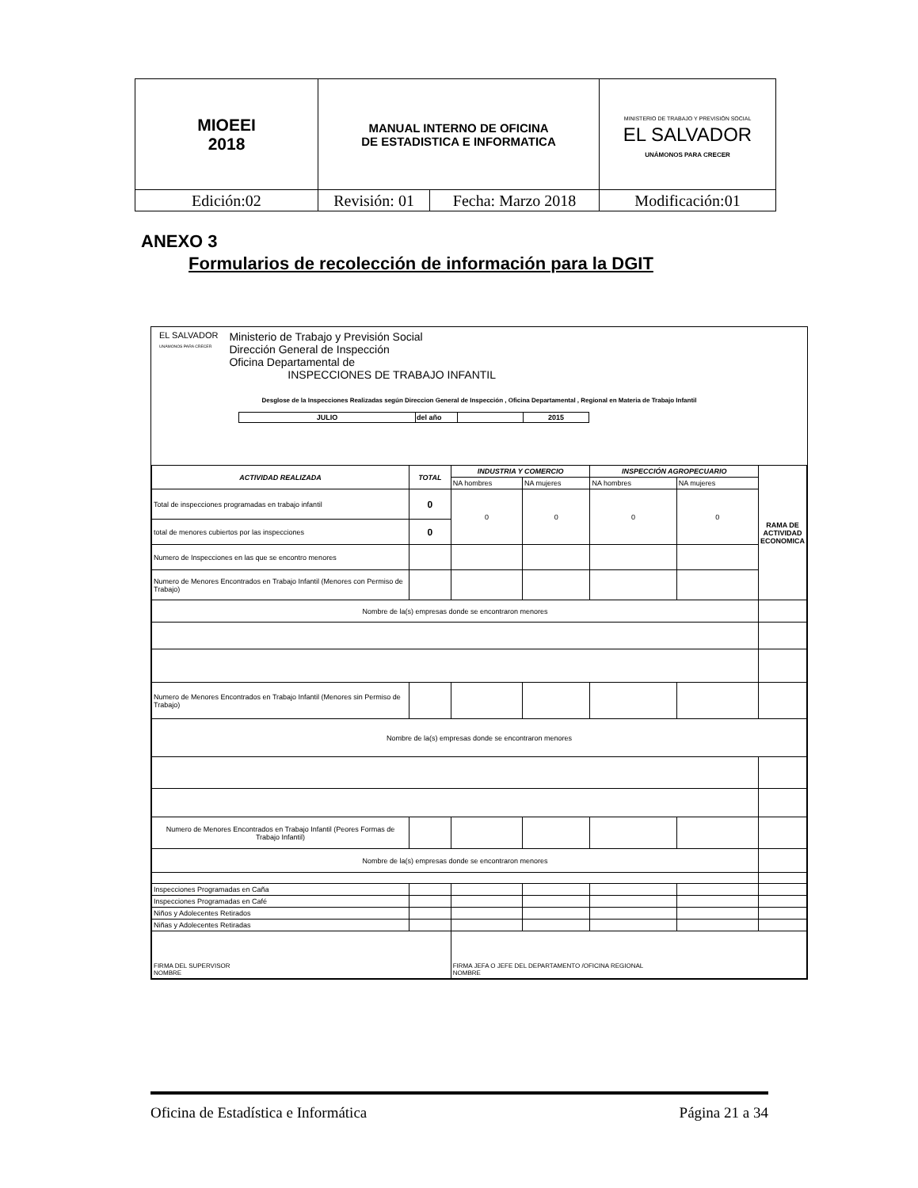| MIOEEI 2018 | MANUAL INTERNO DE OFICINA DE ESTADISTICA E INFORMATICA | | MINISTERIO DE TRABAJO Y PREVISIÓN SOCIAL EL SALVADOR UNÁMONOS PARA CRECER |
| Edición:02 | Revisión: 01 | Fecha: Marzo 2018 | Modificación:01 |
ANEXO 3
Formularios de recolección de información para la DGIT
EL SALVADOR
UNÁMONOS PARA CRECER
Ministerio de Trabajo y Previsión Social
Dirección General de Inspección
Oficina Departamental de
INSPECCIONES DE TRABAJO INFANTIL
Desglose de la Inspecciones Realizadas según Direccion General de Inspección , Oficina Departamental , Regional en Materia de Trabajo Infantil
| JULIO | del año | | 2015 |
| ACTIVIDAD REALIZADA | TOTAL | INDUSTRIA Y COMERCIO | | INSPECCIÓN AGROPECUARIO | | RAMA DE ACTIVIDAD ECONOMICA |
| | | NA hombres | NA mujeres | NA hombres | NA mujeres | |
| Total de inspecciones programadas en trabajo infantil | 0 | 0 | 0 | 0 | 0 | |
| total de menores cubiertos por las inspecciones | 0 | | | | | |
| Numero de Inspecciones en las que se encontro menores | | | | | | |
| Numero de Menores Encontrados en Trabajo Infantil (Menores con Permiso de Trabajo) | | | | | | |
| Nombre de la(s) empresas donde se encontraron menores | | | | | | |
| Numero de Menores Encontrados en Trabajo Infantil (Menores sin Permiso de Trabajo) | | | | | | |
| Nombre de la(s) empresas donde se encontraron menores | | | | | | |
| Numero de Menores Encontrados en Trabajo Infantil (Peores Formas de Trabajo Infantil) | | | | | | |
| Nombre de la(s) empresas donde se encontraron menores | | | | | | |
| Inspecciones Programadas en Caña | | | | | | |
| Inspecciones Programadas en Café | | | | | | |
| Niños y Adolecentes Retirados | | | | | | |
| Niñas y Adolecentes Retiradas | | | | | | |
| FIRMA DEL SUPERVISOR NOMBRE | | FIRMA JEFA O JEFE DEL DEPARTAMENTO /OFICINA REGIONAL NOMBRE | | | | |
Oficina de Estadística e Informática Página 21 a 34